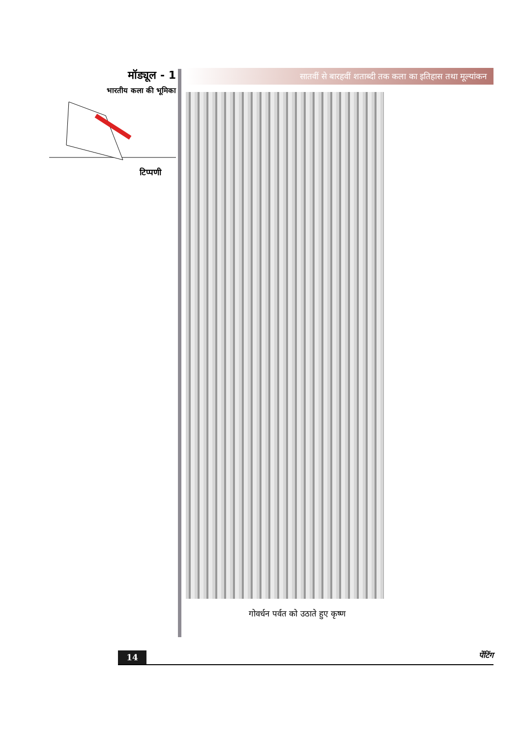मॉड्यूल - 1
भारतीय कला की भूमिका
टिप्पणी
सातवीं से बारहवीं शताब्दी तक कला का इतिहास तथा मूल्यांकन
गोवर्धन पर्वत को उठाते हुए कृष्ण
14
पेंटिंग